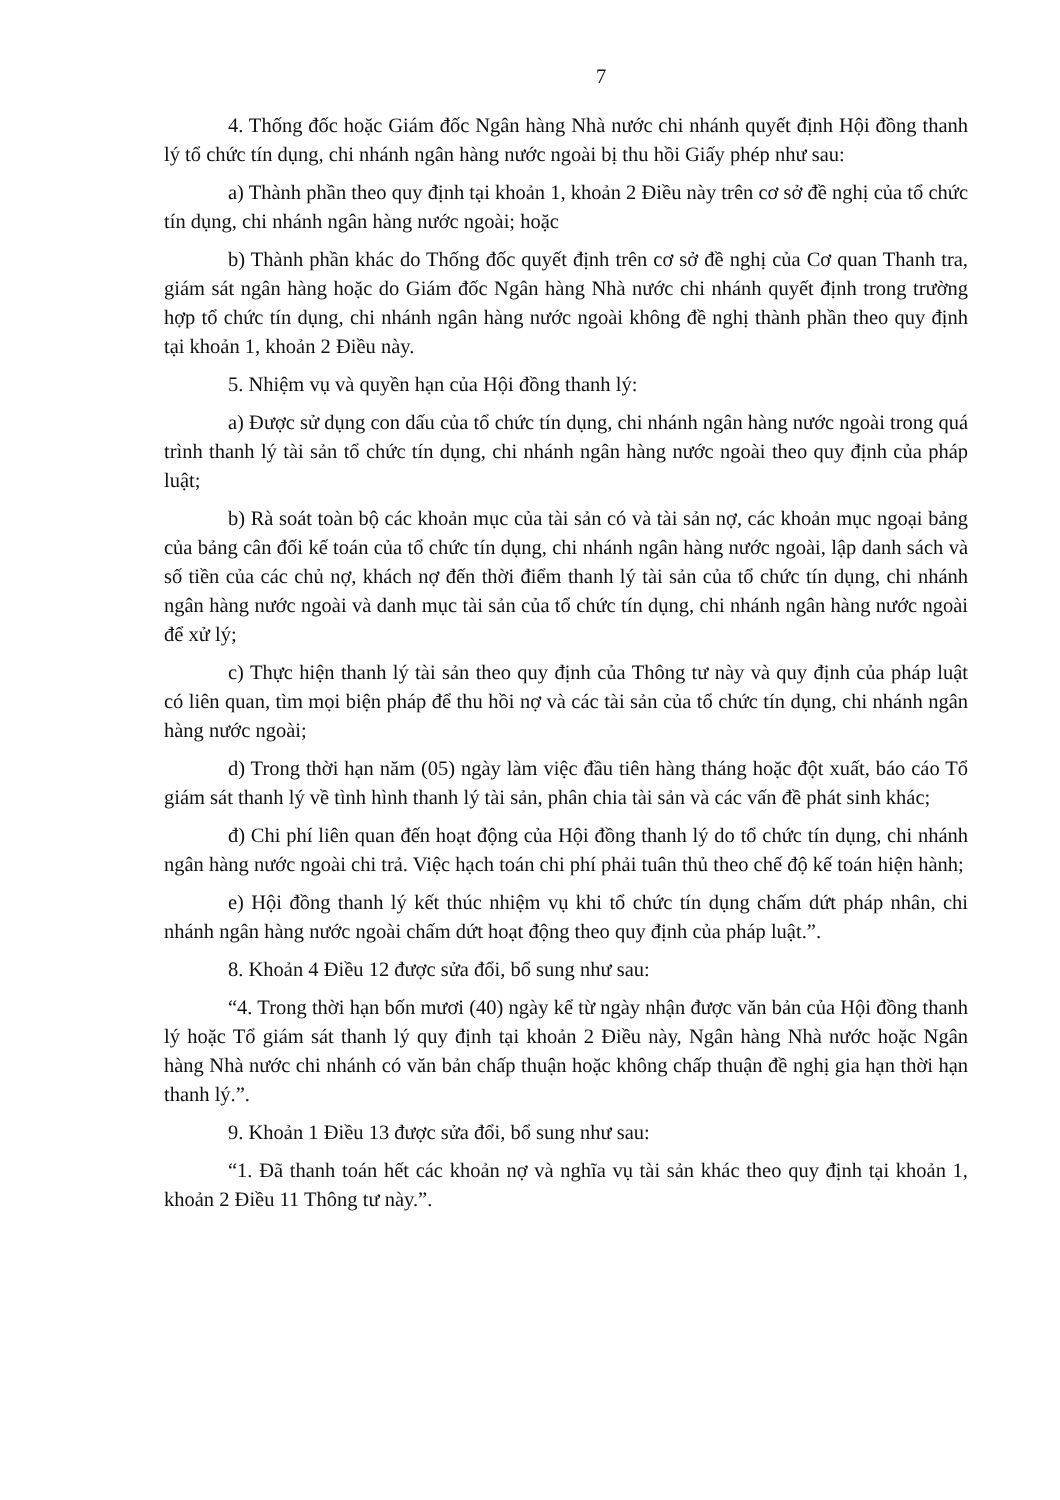7
4. Thống đốc hoặc Giám đốc Ngân hàng Nhà nước chi nhánh quyết định Hội đồng thanh lý tổ chức tín dụng, chi nhánh ngân hàng nước ngoài bị thu hồi Giấy phép như sau:
a) Thành phần theo quy định tại khoản 1, khoản 2 Điều này trên cơ sở đề nghị của tổ chức tín dụng, chi nhánh ngân hàng nước ngoài; hoặc
b) Thành phần khác do Thống đốc quyết định trên cơ sở đề nghị của Cơ quan Thanh tra, giám sát ngân hàng hoặc do Giám đốc Ngân hàng Nhà nước chi nhánh quyết định trong trường hợp tổ chức tín dụng, chi nhánh ngân hàng nước ngoài không đề nghị thành phần theo quy định tại khoản 1, khoản 2 Điều này.
5. Nhiệm vụ và quyền hạn của Hội đồng thanh lý:
a) Được sử dụng con dấu của tổ chức tín dụng, chi nhánh ngân hàng nước ngoài trong quá trình thanh lý tài sản tổ chức tín dụng, chi nhánh ngân hàng nước ngoài theo quy định của pháp luật;
b) Rà soát toàn bộ các khoản mục của tài sản có và tài sản nợ, các khoản mục ngoại bảng của bảng cân đối kế toán của tổ chức tín dụng, chi nhánh ngân hàng nước ngoài, lập danh sách và số tiền của các chủ nợ, khách nợ đến thời điểm thanh lý tài sản của tổ chức tín dụng, chi nhánh ngân hàng nước ngoài và danh mục tài sản của tổ chức tín dụng, chi nhánh ngân hàng nước ngoài để xử lý;
c) Thực hiện thanh lý tài sản theo quy định của Thông tư này và quy định của pháp luật có liên quan, tìm mọi biện pháp để thu hồi nợ và các tài sản của tổ chức tín dụng, chi nhánh ngân hàng nước ngoài;
d) Trong thời hạn năm (05) ngày làm việc đầu tiên hàng tháng hoặc đột xuất, báo cáo Tổ giám sát thanh lý về tình hình thanh lý tài sản, phân chia tài sản và các vấn đề phát sinh khác;
đ) Chi phí liên quan đến hoạt động của Hội đồng thanh lý do tổ chức tín dụng, chi nhánh ngân hàng nước ngoài chi trả. Việc hạch toán chi phí phải tuân thủ theo chế độ kế toán hiện hành;
e) Hội đồng thanh lý kết thúc nhiệm vụ khi tổ chức tín dụng chấm dứt pháp nhân, chi nhánh ngân hàng nước ngoài chấm dứt hoạt động theo quy định của pháp luật.”.
8. Khoản 4 Điều 12 được sửa đổi, bổ sung như sau:
“4. Trong thời hạn bốn mươi (40) ngày kể từ ngày nhận được văn bản của Hội đồng thanh lý hoặc Tổ giám sát thanh lý quy định tại khoản 2 Điều này, Ngân hàng Nhà nước hoặc Ngân hàng Nhà nước chi nhánh có văn bản chấp thuận hoặc không chấp thuận đề nghị gia hạn thời hạn thanh lý.”.
9. Khoản 1 Điều 13 được sửa đổi, bổ sung như sau:
“1. Đã thanh toán hết các khoản nợ và nghĩa vụ tài sản khác theo quy định tại khoản 1, khoản 2 Điều 11 Thông tư này.”.